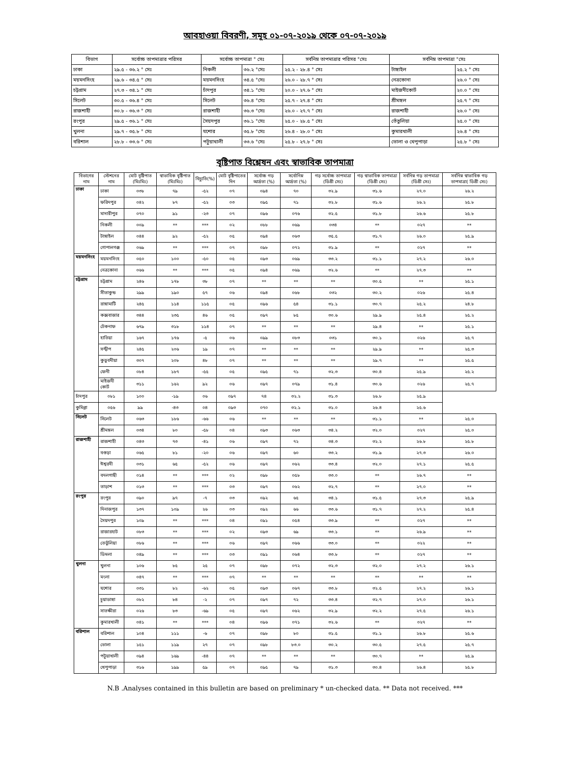আবহাওয়া বিবরণী, সমূহ ০১-০৭-২০১৯ থেকে ০৭-০৭-২০১৯
| বিভাগ | সর্বোচ্চ তাপমাত্রার পরিসর | সর্বোচ্চ তাপমাত্রা ° সেঃ | | সর্বনিম্ন তাপমাত্রার পরিসর °সেঃ | সর্বনিম্ন তাপমাত্রা °সেঃ | |
| --- | --- | --- | --- | --- | --- | --- |
| ঢাকা | ২৯.৫ - ৩৬.২ ° সেঃ | নিকলী | ৩৬.২ °সেঃ | ২৫.২ - ২৮.৪ ° সেঃ | টাঙ্গাইল | ২৫.২ ° সেঃ |
| ময়মনসিংহ | ২৯.৬ - ৩৪.৫ ° সেঃ | ময়মনসিংহ | ৩৪.৫ °সেঃ | ২৬.০ - ২৮.৭ ° সেঃ | নেত্রকোনা | ২৬.০ ° সেঃ |
| চট্টগ্রাম | ২৭.৩ - ৩৪.১ ° সেঃ | চাঁদপুর | ৩৪.১ °সেঃ | ২০.০ - ২৭.৬ ° সেঃ | মাইজদীকোর্ট | ২০.০ ° সেঃ |
| সিলেট | ৩০.৫ - ৩৬.৪ ° সেঃ | সিলেট | ৩৬.৪ °সেঃ | ২৫.৭ - ২৭.৪ ° সেঃ | শ্রীমঙ্গল | ২৫.৭ ° সেঃ |
| রাজশাহী | ৩০.৮ - ৩৬.৩ ° সেঃ | রাজশাহী | ৩৬.৩ °সেঃ | ২৬.০ - ২৭.৭ ° সেঃ | রাজশাহী | ২৬.০ ° সেঃ |
| রংপুর | ২৯.৫ - ৩৬.১ ° সেঃ | সৈয়দপুর | ৩৬.১ °সেঃ | ২৫.০ - ২৮.৫ ° সেঃ | তেঁতুলিয়া | ২৫.০ ° সেঃ |
| খুলনা | ২৯.৭ - ৩৫.৮ ° সেঃ | যশোর | ৩৫.৮ °সেঃ | ২৬.৪ - ২৮.০ ° সেঃ | কুমারখালী | ২৬.৪ ° সেঃ |
| বরিশাল | ২৮.৮ - ৩৩.৬ ° সেঃ | পটুয়াখালী | ৩৩.৬ °সেঃ | ২৫.৮ - ২৭.৮ ° সেঃ | ভোলা ও খেপুপাড়া | ২৫.৮ ° সেঃ |
বৃষ্টিপাত বিশ্লেষন এবং স্বাভাবিক তাপমাত্রা
| বিভাগের নাম | স্টেশনের নাম | মোট বৃষ্টিপাত (মিঃমিঃ) | স্বাভাবিক বৃষ্টিপাত (মিঃমিঃ) | বিচ্যুতি(%) | মোট বৃষ্টিপাতের দিন | সর্বোচ্চ গড় আর্দ্রতা (%) | সর্বোনিম্ন আর্দ্রতা (%) | গড় সর্বোচ্চ তাপমাত্রা (ডিগ্রী সেঃ) | গড় স্বাভাবিক তাপমাত্রা (ডিগ্রী সেঃ) | সর্বনিম্ন গড় তাপমাত্রা (ডিগ্রী সেঃ) | সর্বনিম্ন স্বাভাবিক গড় তাপমাত্রা( ডিগ্রী সেঃ) |
| --- | --- | --- | --- | --- | --- | --- | --- | --- | --- | --- | --- |
| ঢাকা | ঢাকা | ০৩৮ | ৭৯ | -৫২ | ০৭ | ০৯৪ | ৭০ | ৩২.৯ | ৩১.৬ | ২৭.০ | ২৬.২ |
| | ফরিদপুর | ০৪২ | ৮৭ | -৫২ | ০৩ | ০৯৫ | ৭১ | ৩২.৮ | ৩১.৬ | ২৬.২ | ২৫.৮ |
| | মাদারীপুর | ০৭০ | ৯১ | -২৩ | ০৭ | ০৯৬ | ০৭৬ | ৩২.৫ | ৩১.৮ | ২৬.৬ | ২৫.৮ |
| | নিকলী | ০০৯ | ** | *** | ০২ | ০৮৮ | ০৬৯ | ০৩৪ | ** | ০২৭ | ** |
| | টাঙ্গাইল | ০৪৪ | ৯২ | -৫২ | ০৫ | ০৯৪ | ০৬৩ | ৩৫.৫ | ৩১.৭ | ২৬.০ | ২৫.৯ |
| | গোপালগঞ্জ | ০৬৯ | ** | *** | ০৭ | ০৯৮ | ০৭২ | ৩১.৯ | ** | ০২৭ | ** |
| ময়মনসিংহ | ময়মনসিংহ | ০৫০ | ১০০ | -৫০ | ০৫ | ০৯৩ | ০৬৯ | ৩৩.২ | ৩১.১ | ২৭.২ | ২৬.০ |
| | নেত্রকোনা | ০৬৬ | ** | *** | ০৫ | ০৯৪ | ০৬৯ | ৩২.৬ | ** | ২৭.৩ | ** |
| চট্টগ্রাম | চট্টগ্রাম | ২৪৬ | ১৭৮ | ৩৮ | ০৭ | ** | ** | ** | ৩০.৫ | ** | ২৫.১ |
| | সীতাকুন্ড | ২৯৯ | ১৯০ | ৫৭ | ০৬ | ০৯৪ | ০৬৮ | ০৩২ | ৩০.২ | ০২৬ | ২৫.৪ |
| | রাঙ্গামাটি | ২৪৫ | ১১৪ | ১১৫ | ০৫ | ০৯৬ | ৫৪ | ৩১.১ | ৩০.৭ | ২৫.২ | ২৪.৮ |
| | কক্সবাজার | ৩৪৪ | ২৩৫ | ৪৬ | ০৫ | ০৯৭ | ৮৫ | ৩০.৬ | ২৯.৯ | ২৫.৪ | ২৫.২ |
| | টেকনাফ | ৬৭৯ | ৩১৮ | ১১৪ | ০৭ | ** | ** | ** | ২৯.৪ | ** | ২৫.১ |
| | হাতিয়া | ১৬৭ | ১৭৬ | -৫ | ০৬ | ০৯৯ | ০৮৩ | ০৩১ | ৩০.১ | ০২৬ | ২৫.৭ |
| | সন্দ্বীপ | ২৪৫ | ২০৬ | ১৯ | ০৭ | ** | ** | ** | ২৯.৯ | ** | ২৫.৩ |
| | কুতুবদীয়া | ৩০৭ | ২০৮ | ৪৮ | ০৭ | ** | ** | ** | ২৯.৭ | ** | ২৫.৫ |
| | ফেনী | ০৮৪ | ১৮৭ | -৫৫ | ০৫ | ০৯৫ | ৭১ | ৩২.৩ | ৩০.৪ | ২৫.৯ | ২৫.২ |
| | মাইজদী কোর্ট | ৩১১ | ১৬২ | ৯২ | ০৬ | ০৯৭ | ০৭৯ | ৩১.৪ | ৩০.৬ | ০২৬ | ২৫.৭ |
| চাঁদপুর | ০৮১ | ১০০ | -১৯ | ০৬ | ০৯৭ | ৭৪ | ৩২.২ | ৩১.৩ | ২৬.৮ | ২৫.৯ | |
| কুমিল্লা | ০৫৬ | ৯৯ | -৪৩ | ০৪ | ০৯৩ | ০৭০ | ৩২.১ | ৩১.০ | ২৬.৪ | ২৫.৬ | |
| সিলেট | সিলেট | ০৬৩ | ১৮৬ | -৬৬ | ০৬ | ** | ** | ** | ৩১.১ | ** | ২৫.০ |
| | শ্রীমঙ্গল | ০৩৪ | ৮০ | -৫৮ | ০৪ | ০৯৩ | ০৬৩ | ৩৪.২ | ৩২.০ | ০২৭ | ২৫.০ |
| রাজশাহী | রাজশাহী | ০৪৩ | ৭৩ | -৪১ | ০৬ | ০৯৭ | ৭২ | ৩৪.৩ | ৩২.২ | ২৬.৮ | ২৫.৮ |
| | বগুড়া | ০৬৫ | ৮১ | -২০ | ০৬ | ০৯৭ | ৬০ | ৩৩.২ | ৩১.৯ | ২৭.৩ | ২৬.০ |
| | ঈশ্বরদী | ০৩১ | ৬৫ | -৫২ | ০৬ | ০৯৭ | ০৬২ | ৩৩.৪ | ৩২.০ | ২৭.১ | ২৫.৫ |
| | বদলগাছী | ০১৪ | ** | *** | ০২ | ০৯৮ | ০৫৮ | ৩৩.০ | ** | ২৬.৭ | ** |
| | তাড়াশ | ০১৩ | ** | *** | ০৩ | ০৯৭ | ০৬২ | ৩২.৭ | ** | ২৭.০ | ** |
| রংপুর | রংপুর | ০৯০ | ৯৭ | -৭ | ০৩ | ০৯২ | ৬৫ | ৩৪.১ | ৩১.৫ | ২৭.৩ | ২৫.৯ |
| | দিনাজপুর | ১৩৭ | ১০৯ | ২৬ | ০৩ | ০৯২ | ৬৬ | ৩৩.৬ | ৩১.৭ | ২৭.২ | ২৫.৪ |
| | সৈয়দপুর | ১০৯ | ** | *** | ০৪ | ০৯১ | ০৫৪ | ৩৩.৯ | ** | ০২৭ | ** |
| | রাজারহাট | ০৮৩ | ** | *** | ০২ | ০৯৩ | ৬৯ | ৩৩.১ | ** | ২৬.৯ | ** |
| | তেতুঁলিয়া | ০৮৬ | ** | *** | ০৬ | ০৯৭ | ০৬৬ | ৩৩.০ | ** | ০২২ | ** |
| | ডিমলা | ০৪৯ | ** | *** | ০৩ | ০৯১ | ০৬৪ | ৩৩.৮ | ** | ০২৭ | ** |
| খুলনা | খুলনা | ১০৬ | ৮৫ | ২৫ | ০৭ | ০৯৮ | ০৭২ | ৩২.৩ | ৩২.০ | ২৭.২ | ২৬.১ |
| | মংলা | ০৪৭ | ** | *** | ০৭ | ** | ** | ** | ** | ** | ** |
| | যশোর | ০৩১ | ৮২ | -৬২ | ০৫ | ০৯৩ | ০৬৭ | ৩৩.৮ | ৩২.৫ | ২৭.২ | ২৬.১ |
| | চুয়াডাঙ্গা | ০৮২ | ৮৪ | -২ | ০৭ | ০৯৭ | ৭২ | ৩৩.৪ | ৩২.৭ | ২৭.০ | ২৬.১ |
| | সাতক্ষীরা | ০২৬ | ৮৩ | -৬৯ | ০৫ | ০৯৭ | ০৬২ | ৩২.৯ | ৩২.২ | ২৭.৫ | ২৬.১ |
| | কুমারখালী | ০৪১ | ** | *** | ০৪ | ০৯৬ | ০৭১ | ৩২.৬ | ** | ০২৭ | ** |
| বরিশাল | বরিশাল | ১০৪ | ১১১ | -৬ | ০৭ | ০৯৮ | ৮০ | ৩১.৫ | ৩১.১ | ২৬.৮ | ২৫.৬ |
| | ভোলা | ১৫১ | ১১৯ | ২৭ | ০৭ | ০৯৮ | ৮৩.০ | ৩০.২ | ৩০.৫ | ২৭.৫ | ২৫.৭ |
| | পটুয়াখালী | ০৯৪ | ১৬৯ | -৪৪ | ০৭ | ** | ** | ** | ৩০.৭ | ** | ২৫.৯ |
| | খেপুপাড়া | ৩১৬ | ১৯৯ | ৫৯ | ০৭ | ০৯৫ | ৭৯ | ৩১.৩ | ৩০.৪ | ২৬.৪ | ২৫.৮ |
N.B .Analyses contained in this bulletin are based on preliminary * un-checked data. ** Data not received. ***